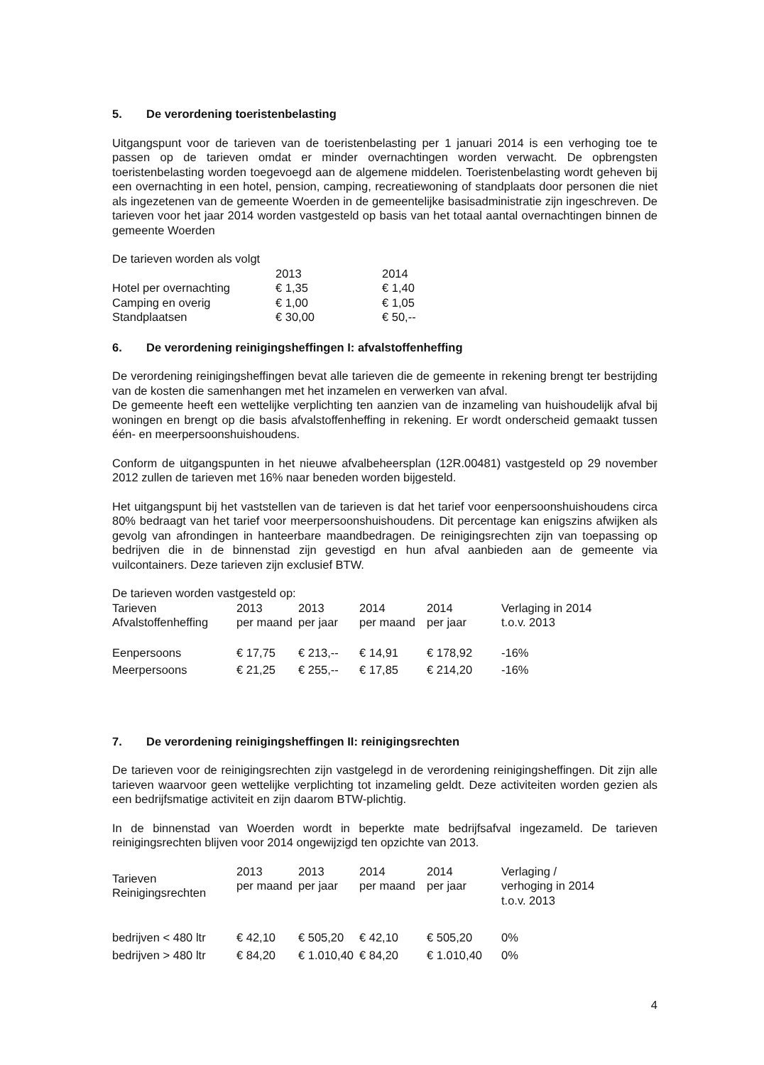5. De verordening toeristenbelasting
Uitgangspunt voor de tarieven van de toeristenbelasting per 1 januari 2014 is een verhoging toe te passen op de tarieven omdat er minder overnachtingen worden verwacht. De opbrengsten toeristenbelasting worden toegevoegd aan de algemene middelen. Toeristenbelasting wordt geheven bij een overnachting in een hotel, pension, camping, recreatiewoning of standplaats door personen die niet als ingezetenen van de gemeente Woerden in de gemeentelijke basisadministratie zijn ingeschreven. De tarieven voor het jaar 2014 worden vastgesteld op basis van het totaal aantal overnachtingen binnen de gemeente Woerden
De tarieven worden als volgt
| | 2013 | 2014 |
| --- | --- | --- |
| Hotel per overnachting | € 1,35 | € 1,40 |
| Camping en overig | € 1,00 | € 1,05 |
| Standplaatsen | € 30,00 | € 50,-- |
6. De verordening reinigingsheffingen I: afvalstoffenheffing
De verordening reinigingsheffingen bevat alle tarieven die de gemeente in rekening brengt ter bestrijding van de kosten die samenhangen met het inzamelen en verwerken van afval.
De gemeente heeft een wettelijke verplichting ten aanzien van de inzameling van huishoudelijk afval bij woningen en brengt op die basis afvalstoffenheffing in rekening. Er wordt onderscheid gemaakt tussen één- en meerpersoonshuishoudens.
Conform de uitgangspunten in het nieuwe afvalbeheersplan (12R.00481) vastgesteld op 29 november 2012 zullen de tarieven met 16% naar beneden worden bijgesteld.
Het uitgangspunt bij het vaststellen van de tarieven is dat het tarief voor eenpersoonshuishoudens circa 80% bedraagt van het tarief voor meerpersoonshuishoudens. Dit percentage kan enigszins afwijken als gevolg van afrondingen in hanteerbare maandbedragen. De reinigingsrechten zijn van toepassing op bedrijven die in de binnenstad zijn gevestigd en hun afval aanbieden aan de gemeente via vuilcontainers. Deze tarieven zijn exclusief BTW.
De tarieven worden vastgesteld op:
| Tarieven Afvalstoffenheffing | 2013 per maand | 2013 per jaar | 2014 per maand | 2014 per jaar | Verlaging in 2014 t.o.v. 2013 |
| --- | --- | --- | --- | --- | --- |
| Eenpersoons | € 17,75 | € 213,-- | € 14,91 | € 178,92 | -16% |
| Meerpersoons | € 21,25 | € 255,-- | € 17,85 | € 214,20 | -16% |
7. De verordening reinigingsheffingen II: reinigingsrechten
De tarieven voor de reinigingsrechten zijn vastgelegd in de verordening reinigingsheffingen. Dit zijn alle tarieven waarvoor geen wettelijke verplichting tot inzameling geldt. Deze activiteiten worden gezien als een bedrijfsmatige activiteit en zijn daarom BTW-plichtig.
In de binnenstad van Woerden wordt in beperkte mate bedrijfsafval ingezameld. De tarieven reinigingsrechten blijven voor 2014 ongewijzigd ten opzichte van 2013.
| Tarieven Reinigingsrechten | 2013 per maand | 2013 per jaar | 2014 per maand | 2014 per jaar | Verlaging / verhoging in 2014 t.o.v. 2013 |
| --- | --- | --- | --- | --- | --- |
| bedrijven < 480 ltr | € 42,10 | € 505,20 | € 42,10 | € 505,20 | 0% |
| bedrijven > 480 ltr | € 84,20 | € 1.010,40 | € 84,20 | € 1.010,40 | 0% |
4